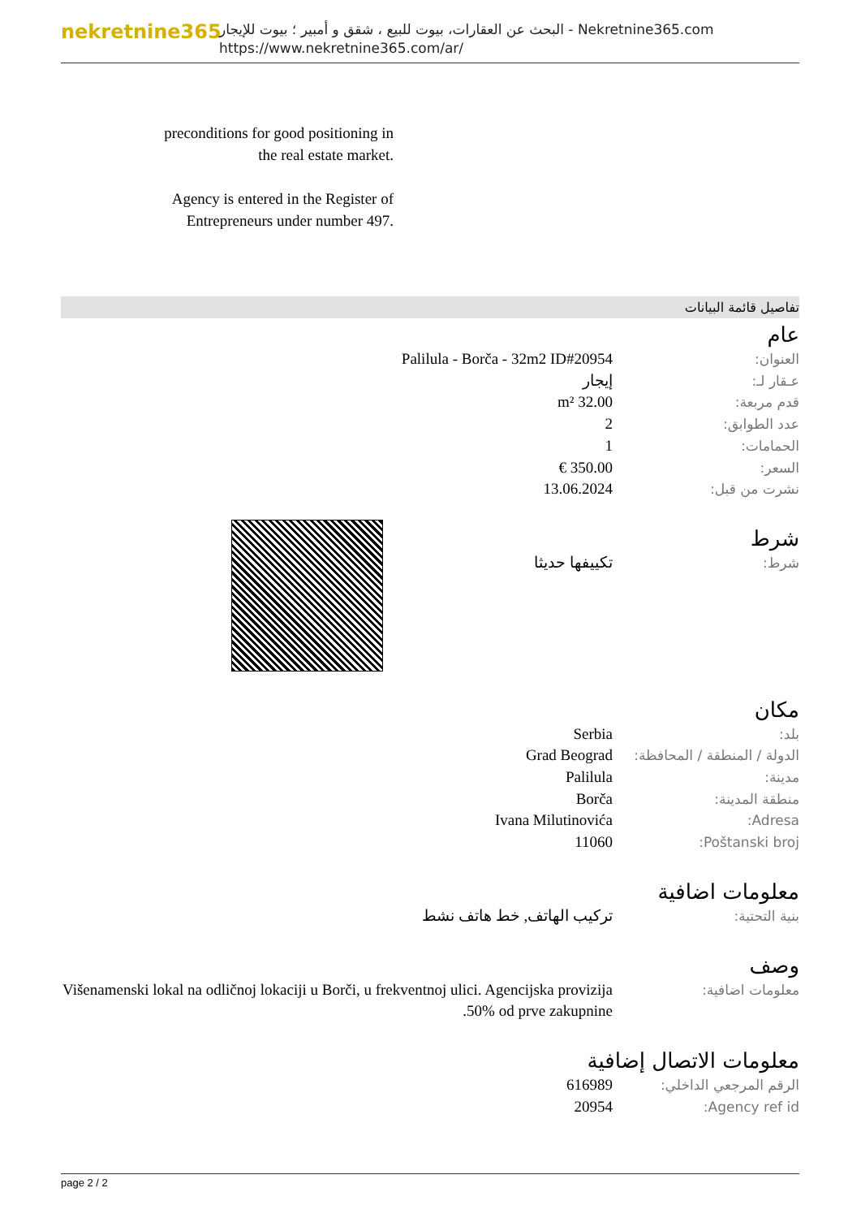nekretnine365
البحث عن العقارات، بيوت للبيع ، شقق و أمبير ؛ بيوت للإيجار - Nekretnine365.com
https://www.nekretnine365.com/ar/
preconditions for good positioning in the real estate market.
Agency is entered in the Register of Entrepreneurs under number 497.
تفاصيل قائمة البيانات
عام
| العنوان: | Palilula - Borča - 32m2 ID#20954 |
| عـقار لـ: | إيجار |
| قدم مربعة: | 32.00 m² |
| عدد الطوابق: | 2 |
| الحمامات: | 1 |
| السعر: | 350.00 € |
| نشرت من قبل: | 13.06.2024 |
شرط
| شرط: | تكييفها حديثا |
مكان
| بلد: | Serbia |
| الدولة / المنطقة / المحافظة: | Grad Beograd |
| مدينة: | Palilula |
| منطقة المدينة: | Borča |
| Adresa: | Ivana Milutinovića |
| Poštanski broj: | 11060 |
معلومات اضافية
| بنية التحتية: | تركيب الهاتف, خط هاتف نشط |
وصف
| معلومات اضافية: | Višenamenski lokal na odličnoj lokaciji u Borči, u frekventnoj ulici. Agencijska provizija 50% od prve zakupnine. |
معلومات الاتصال إضافية
| الرقم المرجعي الداخلي: | 616989 |
| Agency ref id: | 20954 |
page 2 / 2